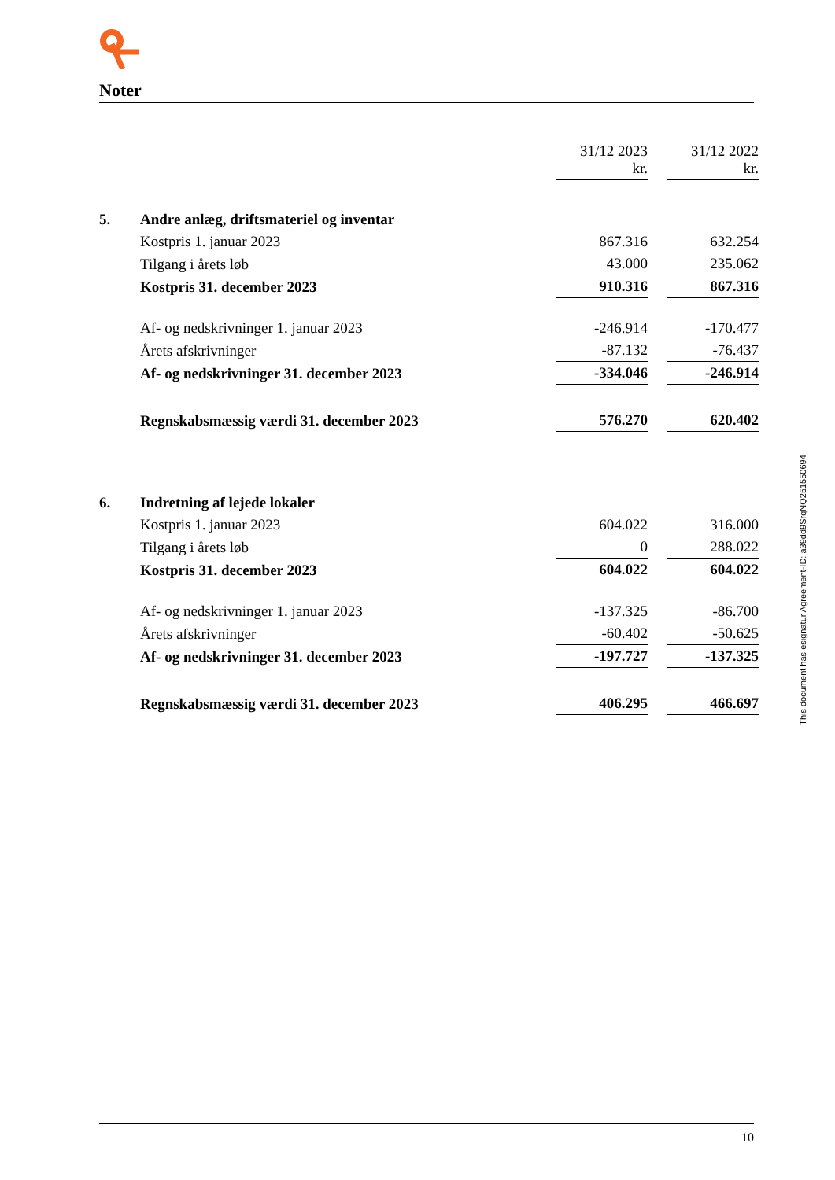Noter
| | | 31/12 2023 kr. | | 31/12 2022 kr. |
| 5. | Andre anlæg, driftsmateriel og inventar | | | |
| | Kostpris 1. januar 2023 | 867.316 | | 632.254 |
| | Tilgang i årets løb | 43.000 | | 235.062 |
| | Kostpris 31. december 2023 | 910.316 | | 867.316 |
| | Af- og nedskrivninger 1. januar 2023 | -246.914 | | -170.477 |
| | Årets afskrivninger | -87.132 | | -76.437 |
| | Af- og nedskrivninger 31. december 2023 | -334.046 | | -246.914 |
| | Regnskabsmæssig værdi 31. december 2023 | 576.270 | | 620.402 |
| 6. | Indretning af lejede lokaler | | | |
| | Kostpris 1. januar 2023 | 604.022 | | 316.000 |
| | Tilgang i årets løb | 0 | | 288.022 |
| | Kostpris 31. december 2023 | 604.022 | | 604.022 |
| | Af- og nedskrivninger 1. januar 2023 | -137.325 | | -86.700 |
| | Årets afskrivninger | -60.402 | | -50.625 |
| | Af- og nedskrivninger 31. december 2023 | -197.727 | | -137.325 |
| | Regnskabsmæssig værdi 31. december 2023 | 406.295 | | 466.697 |
This document has esignatur Agreement-ID: a39dd9SrqNQ251550694
10